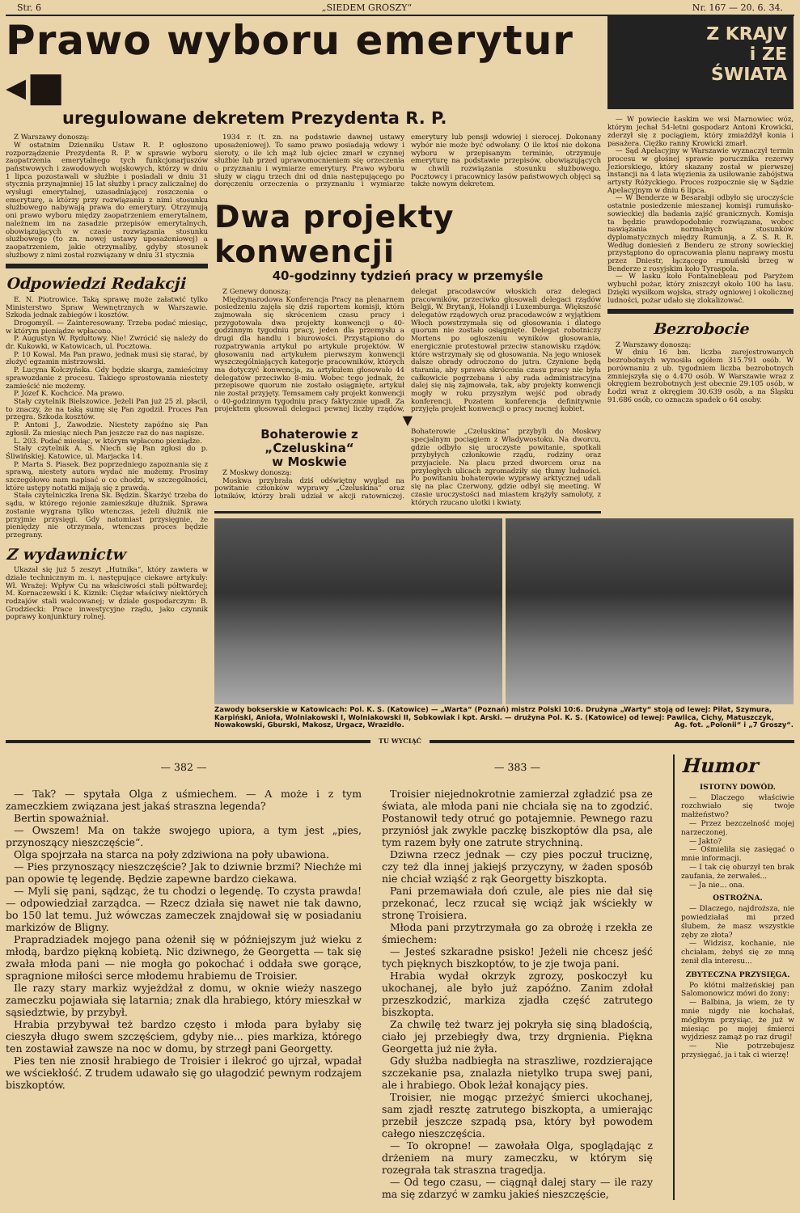Str. 6 „SIEDEM GROSZY“Nr. 167 — 20. 6. 34.
Prawo wyboru emerytur ◂■
uregulowane dekretem Prezydenta R. P.
Z KRAJV
i ZE
ŚWIATA
— W powiecie Łaskim we wsi Marnowiec wóz, którym jechał 54-letni gospodarz Antoni Krowicki, zderzył się z pociągiem, który zmiażdżył konia i pasażera. Ciężko ranny Krowicki zmarł.
— Sąd Apelacyjny w Warszawie wyznaczył termin procesu w głośnej sprawie porucznika rezerwy Jeziorskiego, który skazany został w pierwszej instancji na 4 lata więzienia za usiłowanie zabójstwa artysty Różyckiego. Proces rozpocznie się w Sądzie Apelacyjnym w dniu 6 lipca.
— W Benderze w Besarabji odbyło się uroczyście ostatnie posiedzenie mieszanej komisji rumuńsko-sowieckiej dla badania zajść granicznych. Komisja ta będzie prawdopodobnie rozwiązana, wobec nawiązania normalnych stosunków dyplomatycznych między Rumunją, a Z. S. R. R. Według doniesień z Benderu ze strony sowieckiej przystąpiono do opracowania planu naprawy mostu przez Dniestr, łączącego rumuński brzeg w Benderze z rosyjskim koło Tyraspola.
— W lasku koło Fontainebleau pod Paryżem wybuchł pożar, który zniszczył około 100 ha lasu. Dzięki wysiłkom wojska, straży ogniowej i okolicznej ludności, pożar udało się zlokalizować.
Bezrobocie
Z Warszawy donoszą:
W dniu 16 bm. liczba zarejestrowanych bezrobotnych wynosiła ogółem 315.791 osób. W porównaniu z ub. tygodniem liczba bezrobotnych zmniejszyła się o 4.470 osób. W Warszawie wraz z okręgiem bezrobotnych jest obecnie 29.105 osób, w Łodzi wraz z okręgiem 30.639 osób, a na Śląsku 91.686 osób, co oznacza spadek o 64 osoby.
Z Warszawy donoszą:
W ostatnim Dzienniku Ustaw R. P. ogłoszono rozporządzenie Prezydenta R. P. w sprawie wyboru zaopatrzenia emerytalnego tych funkcjonarjuszów państwowych i zawodowych wojskowych, którzy w dniu 1 lipca pozostawali w służbie i posiadali w dniu 31 stycznia przynajmniej 15 lat służby i pracy zaliczalnej do wysługi emerytalnej, uzasadniającej roszczenia o emeryturę, a którzy przy rozwiązaniu z nimi stosunku służbowego nabywają prawa do emerytury. Otrzymują oni prawo wyboru między zaopatrzeniem emerytalnem, należnem im na zasadzie przepisów emerytalnych, obowiązujących w czasie rozwiązania stosunku służbowego (to zn. nowej ustawy uposażeniowej) a zaopatrzeniem, jakie otrzymaliby, gdyby stosunek służbowy z nimi został rozwiązany w dniu 31 stycznia
Odpowiedzi Redakcji
E. N. Piotrowice. Taką sprawę może załatwić tylko Ministerstwo Spraw Wewnętrznych w Warszawie. Szkoda jednak zabiegów i kosztów.
Drogomyśl. — Zainteresowany. Trzeba podać miesiąc, w którym pieniądze wpłacono.
P. Augustyn W. Rydułtowy. Nie! Zwrócić się należy do dr. Kukowki, w Katowicach, ul. Pocztowa.
P. 10 Kowal. Ma Pan prawo, jednak musi się starać, by złożyć egzamin mistrzowski.
P. Lucyna Kołczyńska. Gdy będzie skarga, zamieścimy sprawozdanie z procesu. Takiego sprostowania niestety zamieścić nie możemy.
P. Józef K. Kochcice. Ma prawo.
Stały czytelnik Bielszowice. Jeżeli Pan już 25 zł. płacił, to znaczy, że na taką sumę się Pan zgodził. Proces Pan przegra. Szkoda kosztów.
P. Antoni J., Zawodzie. Niestety zapóźno się Pan zgłosił. Za miesiąc niech Pan jeszcze raz do nas napisze.
L. 203. Podać miesiąc, w którym wpłacono pieniądze.
Stały czytelnik A. S. Niech się Pan zgłosi do p. Śliwińskiej. Katowice, ul. Marjacka 14.
P. Marta S. Piasek. Bez poprzedniego zapoznania się z sprawą, niestety autora wydać nie możemy. Prosimy szczegółowo nam napisać o co chodzi, w szczególności, które ustępy notatki mijają się z prawdą.
Stała czytelniczka Irena Sk. Będzin. Skarżyć trzeba do sądu, w którego rejonie zamieszkuje dłużnik. Sprawa zostanie wygrana tylko wtenczas, jeżeli dłużnik nie przyjmie przysięgi. Gdy natomiast przysięgnie, że pieniędzy nie otrzymała, wtenczas proces będzie przegrany.
Z wydawnictw
Ukazał się już 5 zeszyt „Hutnika“, który zawiera w dziale technicznym m. i. następujące ciekawe artykuły: Wł. Wrażej: Wpływ Cu na właściwości stali półtwardej; M. Kornaczewski i K. Kiznik: Ciężar właściwy niektórych rodzajów stali walcowanej; w dziale gospodarczym: B. Grodziecki: Prace inwestycyjne rządu, jako czynnik poprawy konjunktury rolnej.
1934 r. (t. zn. na podstawie dawnej ustawy uposażeniowej). To samo prawo posiadają wdowy i sieroty, o ile ich mąż lub ojciec zmarł w czynnej służbie lub przed uprawomocnieniem się orzeczenia o przyznaniu i wymiarze emerytury. Prawo wyboru służy w ciągu trzech dni od dnia następującego po doręczeniu orzeczenia o przyznaniu i wymiarze emerytury lub pensji wdowiej i sierocej. Dokonany wybór nie może być odwołany. O ile ktoś nie dokona wyboru w przepisanym terminie, otrzymuje emeryturę na podstawie przepisów, obowiązujących w chwili rozwiązania stosunku służbowego. Pocztowcy i pracownicy lasów państwowych objęci są także nowym dekretem.
Dwa projekty konwencji
40-godzinny tydzień pracy w przemyśle
Z Genewy donoszą:
Międzynarodowa Konferencja Pracy na plenarnem posiedzeniu zajęła się dziś raportem komisji, która zajmowała się skróceniem czasu pracy i przygotowała dwa projekty konwencji o 40-godzinnym tygodniu pracy, jeden dla przemysłu a drugi dla handlu i biurowości. Przystąpiono do rozpatrywania artykuł po artykule projektów. W głosowaniu nad artykułem pierwszym konwencji wyszczególniających kategorje pracowników, których ma dotyczyć konwencja, za artykułem głosowało 44 delegatów przeciwko 8-miu. Wobec tego jednak, że przepisowe quorum nie zostało osiągnięte, artykuł nie został przyjęty. Temsamem cały projekt konwencji o 40-godzinnym tygodniu pracy faktycznie upadł. Za projektem głosowali delegaci pewnej liczby rządów, delegat pracodawców włoskich oraz delegaci pracowników, przeciwko głosowali delegaci rządów Belgji, W. Brytanji, Holandji i Luxemburga. Większość delegatów rządowych oraz pracodawców z wyjątkiem Włoch powstrzymała się od głosowania i dlatego quorum nie zostało osiągnięte. Delegat robotniczy Mortens po ogłoszeniu wyników głosowania, energicznie protestował przeciw stanowisku rządów, które wstrzymały się od głosowania. Na jego wniosek dalsze obrady odroczono do jutra. Czynione będą starania, aby sprawa skrócenia czasu pracy nie była całkowicie pogrzebana i aby rada administracyjna dalej się nią zajmowała, tak, aby projekty konwencji mogły w roku przyszłym wejść pod obrady konferencji. Pozatem konferencja definitywnie przyjęła projekt konwencji o pracy nocnej kobiet.
▼
Bohaterowie z „Czeluskina“
w Moskwie
Z Moskwy donoszą:
Moskwa przybrała dziś odświętny wygląd na powitanie członków wyprawy „Czeluskina“ oraz lotników, którzy brali udział w akcji ratowniczej. Bohaterowie „Czeluskina“ przybyli do Moskwy specjalnym pociągiem z Władywostoku. Na dworcu, gdzie odbyło się uroczyste powitanie, spotkali przybyłych członkowie rządu, rodziny oraz przyjaciele. Na placu przed dworcem oraz na przyległych ulicach zgromadziły się tłumy ludności. Po powitaniu bohaterowie wyprawy arktycznej udali się na plac Czerwony, gdzie odbył się meeting. W czasie uroczystości nad miastem krążyły samoloty, z których rzucano ulotki i kwiaty.
Zawody bokserskie w Katowicach: Pol. K. S. (Katowice) — „Warta“ (Poznań) mistrz Polski 10:6. Drużyna „Warty“ stoją od lewej: Piłat, Szymura, Karpiński, Anioła, Wolniakowski I, Wolniakowski II, Sobkowiak i kpt. Arski. — drużyna Pol. K. S. (Katowice) od lewej: Pawlica, Cichy, Matuszczyk, Nowakowski, Gburski, Makosz, Urgacz, Wrazidło. Ag. fot. „Polonii“ i „7 Groszy“.
TU WYCIĄĆ
— 382 —
— Tak? — spytała Olga z uśmiechem. — A może i z tym zameczkiem związana jest jakaś straszna legenda?
Bertin spoważniał.
— Owszem! Ma on także swojego upiora, a tym jest „pies, przynoszący nieszczęście“.
Olga spojrzała na starca na poły zdziwiona na poły ubawiona.
— Pies przynoszący nieszczęście? Jak to dziwnie brzmi? Niechże mi pan opowie tę legendę. Będzie zapewne bardzo ciekawa.
— Myli się pani, sądząc, że tu chodzi o legendę. To czysta prawda! — odpowiedział zarządca. — Rzecz działa się nawet nie tak dawno, bo 150 lat temu. Już wówczas zameczek znajdował się w posiadaniu markizów de Bligny.
Prapradziadek mojego pana ożenił się w późniejszym już wieku z młodą, bardzo piękną kobietą. Nic dziwnego, że Georgetta — tak się zwała młoda pani — nie mogła go pokochać i oddała swe gorące, spragnione miłości serce młodemu hrabiemu de Troisier.
Ile razy stary markiz wyjeżdżał z domu, w oknie wieży naszego zameczku pojawiała się latarnia; znak dla hrabiego, który mieszkał w sąsiedztwie, by przybył.
Hrabia przybywał też bardzo często i młoda para byłaby się cieszyła długo swem szczęściem, gdyby nie... pies markiza, którego ten zostawiał zawsze na noc w domu, by strzegł pani Georgetty.
Pies ten nie znosił hrabiego de Troisier i ilekroć go ujrzał, wpadał we wściekłość. Z trudem udawało się go ułagodzić pewnym rodzajem biszkoptów.
— 383 —
Troisier niejednokrotnie zamierzał zgładzić psa ze świata, ale młoda pani nie chciała się na to zgodzić. Postanowił tedy otruć go potajemnie. Pewnego razu przyniósł jak zwykle paczkę biszkoptów dla psa, ale tym razem były one zatrute strychniną.
Dziwna rzecz jednak — czy pies poczuł truciznę, czy też dla innej jakiejś przyczyny, w żaden sposób nie chciał wziąść z rąk Georgetty biszkopta.
Pani przemawiała doń czule, ale pies nie dał się przekonać, lecz rzucał się wciąż jak wściekły w stronę Troisiera.
Młoda pani przytrzymała go za obrożę i rzekła ze śmiechem:
— Jesteś szkaradne psisko! Jeżeli nie chcesz jeść tych pięknych biszkoptów, to je zje twoja pani.
Hrabia wydał okrzyk zgrozy, poskoczył ku ukochanej, ale było już zapóźno. Zanim zdołał przeszkodzić, markiza zjadła część zatrutego biszkopta.
Za chwilę też twarz jej pokryła się siną bladością, ciało jej przebiegły dwa, trzy drgnienia. Piękna Georgetta już nie żyła.
Gdy służba nadbiegła na straszliwe, rozdzierające szczekanie psa, znalazła nietylko trupa swej pani, ale i hrabiego. Obok leżał konający pies.
Troisier, nie mogąc przeżyć śmierci ukochanej, sam zjadł resztę zatrutego biszkopta, a umierając przebił jeszcze szpadą psa, który był powodem całego nieszczęścia.
— To okropne! — zawołała Olga, spoglądając z drżeniem na mury zameczku, w którym się rozegrała tak straszna tragedja.
— Od tego czasu, — ciągnął dalej stary — ile razy ma się zdarzyć w zamku jakieś nieszczęście,
Humor
ISTOTNY DOWÓD.
— Dlaczego właściwie rozchwiało się twoje małżeństwo?
— Przez bezczelność mojej narzeczonej.
— Jakto?
— Ośmieliła się zasięgać o mnie informacji.
— I tak cię oburzył ten brak zaufania, że zerwałeś...
— Ja nie... ona.
OSTROŻNA.
— Dlaczego, najdroższa, nie powiedziałaś mi przed ślubem, że masz wszystkie zęby ze złota?
— Widzisz, kochanie, nie chciałam, żebyś się ze mną żenił dla interesu...
ZBYTECZNA PRZYSIĘGA.
Po kłótni małżeńskiej pan Salomonowicz mówi do żony:
— Balbina, ja wiem, że ty mnie nigdy nie kochałaś, mógłbym przysiąc, że już w miesiąc po mojej śmierci wyjdziesz zamąż po raz drugi!
— Nie potrzebujesz przysięgać, ja i tak ci wierzę!